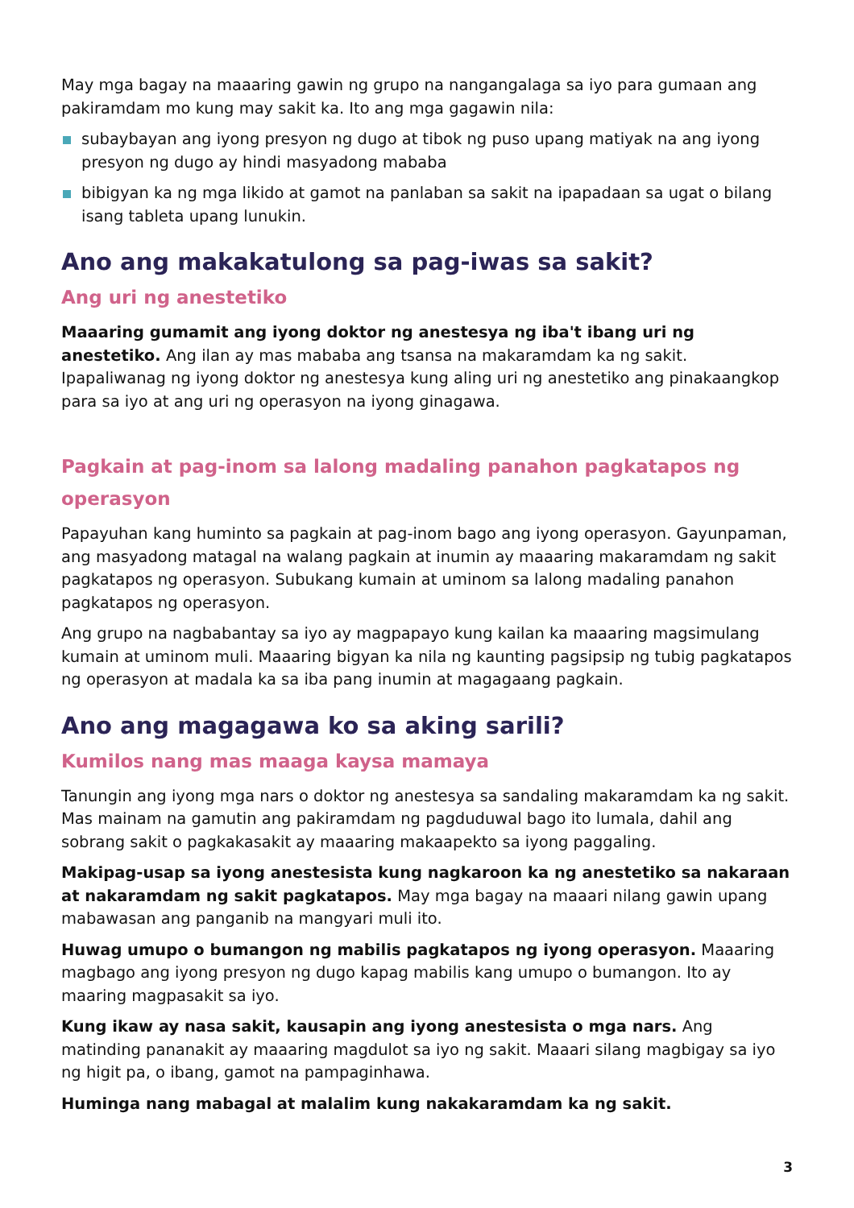May mga bagay na maaaring gawin ng grupo na nangangalaga sa iyo para gumaan ang pakiramdam mo kung may sakit ka. Ito ang mga gagawin nila:
subaybayan ang iyong presyon ng dugo at tibok ng puso upang matiyak na ang iyong presyon ng dugo ay hindi masyadong mababa
bibigyan ka ng mga likido at gamot na panlaban sa sakit na ipapadaan sa ugat o bilang isang tableta upang lunukin.
Ano ang makakatulong sa pag-iwas sa sakit?
Ang uri ng anestetiko
Maaaring gumamit ang iyong doktor ng anestesya ng iba't ibang uri ng anestetiko. Ang ilan ay mas mababa ang tsansa na makaramdam ka ng sakit. Ipapaliwanag ng iyong doktor ng anestesya kung aling uri ng anestetiko ang pinakaangkop para sa iyo at ang uri ng operasyon na iyong ginagawa.
Pagkain at pag-inom sa lalong madaling panahon pagkatapos ng operasyon
Papayuhan kang huminto sa pagkain at pag-inom bago ang iyong operasyon. Gayunpaman, ang masyadong matagal na walang pagkain at inumin ay maaaring makaramdam ng sakit pagkatapos ng operasyon. Subukang kumain at uminom sa lalong madaling panahon pagkatapos ng operasyon.
Ang grupo na nagbabantay sa iyo ay magpapayo kung kailan ka maaaring magsimulang kumain at uminom muli. Maaaring bigyan ka nila ng kaunting pagsipsip ng tubig pagkatapos ng operasyon at madala ka sa iba pang inumin at magagaang pagkain.
Ano ang magagawa ko sa aking sarili?
Kumilos nang mas maaga kaysa mamaya
Tanungin ang iyong mga nars o doktor ng anestesya sa sandaling makaramdam ka ng sakit. Mas mainam na gamutin ang pakiramdam ng pagduduwal bago ito lumala, dahil ang sobrang sakit o pagkakasakit ay maaaring makaapekto sa iyong paggaling.
Makipag-usap sa iyong anestesista kung nagkaroon ka ng anestetiko sa nakaraan at nakaramdam ng sakit pagkatapos. May mga bagay na maaari nilang gawin upang mabawasan ang panganib na mangyari muli ito.
Huwag umupo o bumangon ng mabilis pagkatapos ng iyong operasyon. Maaaring magbago ang iyong presyon ng dugo kapag mabilis kang umupo o bumangon. Ito ay maaring magpasakit sa iyo.
Kung ikaw ay nasa sakit, kausapin ang iyong anestesista o mga nars. Ang matinding pananakit ay maaaring magdulot sa iyo ng sakit. Maaari silang magbigay sa iyo ng higit pa, o ibang, gamot na pampaginhawa.
Huminga nang mabagal at malalim kung nakakaramdam ka ng sakit.
3